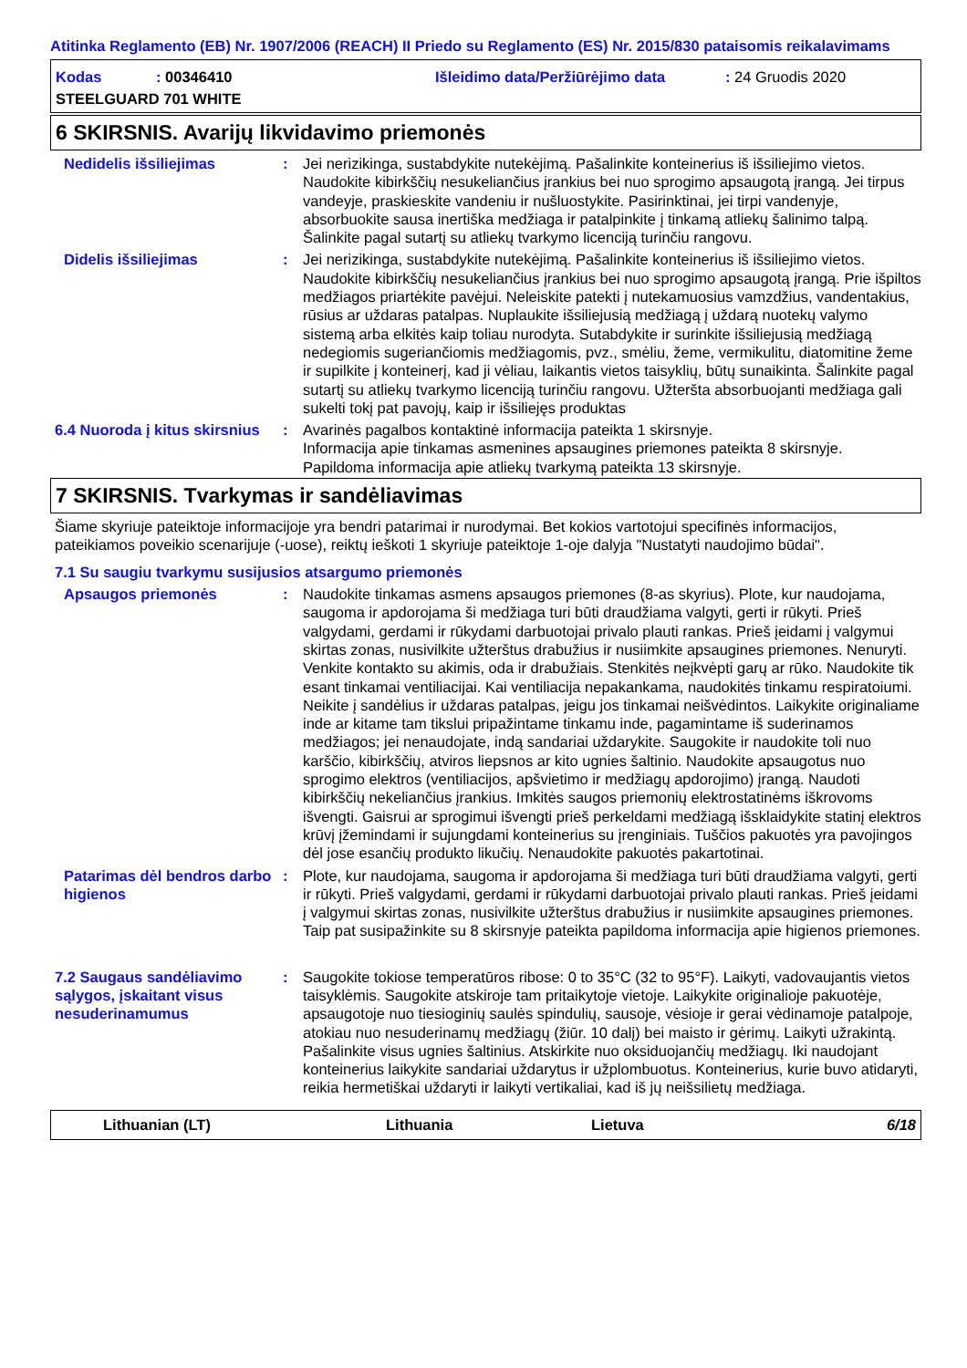Atitinka Reglamento (EB) Nr. 1907/2006 (REACH) II Priedo su Reglamento (ES) Nr. 2015/830 pataisomis reikalavimams
Kodas: 00346410 Išleidimo data/Peržiūrėjimo data: 24 Gruodis 2020
STEELGUARD 701 WHITE
6 SKIRSNIS. Avarijų likvidavimo priemonės
Nedidelis išsiliejimas : Jei nerizikinga, sustabdykite nutekėjimą. Pašalinkite konteinerius iš išsiliejimo vietos. Naudokite kibirkščių nesukeliančius įrankius bei nuo sprogimo apsaugotą įrangą. Jei tirpus vandeyje, praskieskite vandeniu ir nušluostykite. Pasirinktinai, jei tirpi vandenyje, absorbuokite sausa inertiška medžiaga ir patalpinkite į tinkamą atliekų šalinimo talpą. Šalinkite pagal sutartį su atliekų tvarkymo licenciją turinčiu rangovu.
Didelis išsiliejimas : Jei nerizikinga, sustabdykite nutekėjimą. Pašalinkite konteinerius iš išsiliejimo vietos. Naudokite kibirkščių nesukeliančius įrankius bei nuo sprogimo apsaugotą įrangą. Prie išpiltos medžiagos priartėkite pavėjui. Neleiskite patekti į nutekamuosius vamzdžius, vandentakius, rūsius ar uždaras patalpas. Nuplaukite išsiliejusią medžiagą į uždarą nuotekų valymo sistemą arba elkitės kaip toliau nurodyta. Sutabdykite ir surinkite išsiliejusią medžiagą nedegiomis sugeriančiomis medžiagomis, pvz., smėliu, žeme, vermikulitu, diatomitine žeme ir supilkite į konteinerį, kad ji vėliau, laikantis vietos taisyklių, būtų sunaikinta. Šalinkite pagal sutartį su atliekų tvarkymo licenciją turinčiu rangovu. Užteršta absorbuojanti medžiaga gali sukelti tokį pat pavojų, kaip ir išsiliejęs produktas
6.4 Nuoroda į kitus skirsnius
: Avarinės pagalbos kontaktinė informacija pateikta 1 skirsnyje.
Informacija apie tinkamas asmenines apsaugines priemones pateikta 8 skirsnyje.
Papildoma informacija apie atliekų tvarkymą pateikta 13 skirsnyje.
7 SKIRSNIS. Tvarkymas ir sandėliavimas
Šiame skyriuje pateiktoje informacijoje yra bendri patarimai ir nurodymai. Bet kokios vartotojui specifinės informacijos, pateikiamos poveikio scenarijuje (-uose), reiktų ieškoti 1 skyriuje pateiktoje 1-oje dalyja "Nustatyti naudojimo būdai".
7.1 Su saugiu tvarkymu susijusios atsargumo priemonės
Apsaugos priemonės : Naudokite tinkamas asmens apsaugos priemones (8-as skyrius). Plote, kur naudojama, saugoma ir apdorojama ši medžiaga turi būti draudžiama valgyti, gerti ir rūkyti. Prieš valgydami, gerdami ir rūkydami darbuotojai privalo plauti rankas. Prieš įeidami į valgymui skirtas zonas, nusivilkite užterštus drabužius ir nusiimkite apsaugines priemones. Nenuryti. Venkite kontakto su akimis, oda ir drabužiais. Stenkitės neįkvėpti garų ar rūko. Naudokite tik esant tinkamai ventiliacijai. Kai ventiliacija nepakankama, naudokitės tinkamu respiratoiumi. Neikite į sandėlius ir uždaras patalpas, jeigu jos tinkamai neišvėdintos. Laikykite originaliame inde ar kitame tam tikslui pripažintame tinkamu inde, pagamintame iš suderinamos medžiagos; jei nenaudojate, indą sandariai uždarykite. Saugokite ir naudokite toli nuo karščio, kibirkščių, atviros liepsnos ar kito ugnies šaltinio. Naudokite apsaugotus nuo sprogimo elektros (ventiliacijos, apšvietimo ir medžiagų apdorojimo) įrangą. Naudoti kibirkščių nekeliančius įrankius. Imkitės saugos priemonių elektrostatinėms iškrovoms išvengti. Gaisrui ar sprogimui išvengti prieš perkeldami medžiagą išsklaidykite statinį elektros krūvį įžemindami ir sujungdami konteinerius su įrenginiais. Tuščios pakuotės yra pavojingos dėl jose esančių produkto likučių. Nenaudokite pakuotės pakartotinai.
Patarimas dėl bendros darbo higienos
: Plote, kur naudojama, saugoma ir apdorojama ši medžiaga turi būti draudžiama valgyti, gerti ir rūkyti. Prieš valgydami, gerdami ir rūkydami darbuotojai privalo plauti rankas. Prieš įeidami į valgymui skirtas zonas, nusivilkite užterštus drabužius ir nusiimkite apsaugines priemones. Taip pat susipažinkite su 8 skirsnyje pateikta papildoma informacija apie higienos priemones.
7.2 Saugaus sandėliavimo sąlygos, įskaitant visus nesuderinamumus
: Saugokite tokiose temperatūros ribose: 0 to 35°C (32 to 95°F). Laikyti, vadovaujantis vietos taisyklėmis. Saugokite atskiroje tam pritaikytoje vietoje. Laikykite originalioje pakuotėje, apsaugotoje nuo tiesioginių saulės spindulių, sausoje, vėsioje ir gerai vėdinamoje patalpoje, atokiau nuo nesuderinamų medžiagų (žiūr. 10 dalį) bei maisto ir gėrimų. Laikyti užrakintą. Pašalinkite visus ugnies šaltinius. Atskirkite nuo oksiduojančių medžiagų. Iki naudojant konteinerius laikykite sandariai uždarytus ir užplombuotus. Konteinerius, kurie buvo atidaryti, reikia hermetiškai uždaryti ir laikyti vertikaliai, kad iš jų neišsilietų medžiaga.
Lithuanian (LT) Lithuania Lietuva 6/18